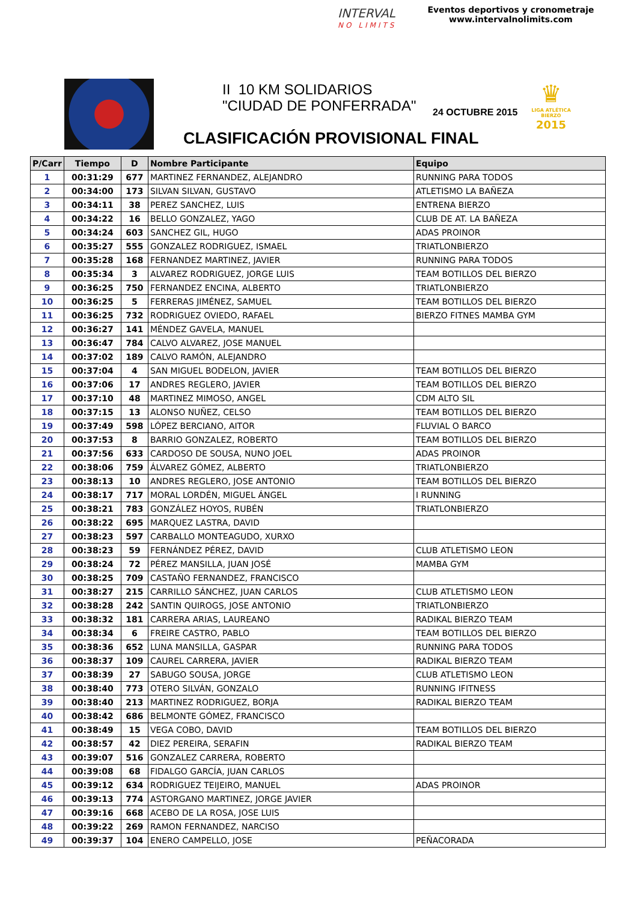INTERVAL
NO LIMITS
Eventos deportivos y cronometraje
www.intervalnolimits.com
II 10 KM SOLIDARIOS
"CIUDAD DE PONFERRADA"
24 OCTUBRE 2015
CLASIFICACIÓN PROVISIONAL FINAL
♛
LIGA ATLÉTICA BIERZO
2015
| P/Carr | Tiempo | D | Nombre Participante | Equipo |
| --- | --- | --- | --- | --- |
| 1 | 00:31:29 | 677 | MARTINEZ FERNANDEZ, ALEJANDRO | RUNNING PARA TODOS |
| 2 | 00:34:00 | 173 | SILVAN SILVAN, GUSTAVO | ATLETISMO LA BAÑEZA |
| 3 | 00:34:11 | 38 | PEREZ SANCHEZ, LUIS | ENTRENA BIERZO |
| 4 | 00:34:22 | 16 | BELLO GONZALEZ, YAGO | CLUB DE AT. LA BAÑEZA |
| 5 | 00:34:24 | 603 | SANCHEZ GIL, HUGO | ADAS PROINOR |
| 6 | 00:35:27 | 555 | GONZALEZ RODRIGUEZ, ISMAEL | TRIATLONBIERZO |
| 7 | 00:35:28 | 168 | FERNANDEZ MARTINEZ, JAVIER | RUNNING PARA TODOS |
| 8 | 00:35:34 | 3 | ALVAREZ RODRIGUEZ, JORGE LUIS | TEAM BOTILLOS DEL BIERZO |
| 9 | 00:36:25 | 750 | FERNANDEZ ENCINA, ALBERTO | TRIATLONBIERZO |
| 10 | 00:36:25 | 5 | FERRERAS JIMÉNEZ, SAMUEL | TEAM BOTILLOS DEL BIERZO |
| 11 | 00:36:25 | 732 | RODRIGUEZ OVIEDO, RAFAEL | BIERZO FITNES MAMBA GYM |
| 12 | 00:36:27 | 141 | MÉNDEZ GAVELA, MANUEL | |
| 13 | 00:36:47 | 784 | CALVO ALVAREZ, JOSE MANUEL | |
| 14 | 00:37:02 | 189 | CALVO RAMÓN, ALEJANDRO | |
| 15 | 00:37:04 | 4 | SAN MIGUEL BODELON, JAVIER | TEAM BOTILLOS DEL BIERZO |
| 16 | 00:37:06 | 17 | ANDRES REGLERO, JAVIER | TEAM BOTILLOS DEL BIERZO |
| 17 | 00:37:10 | 48 | MARTINEZ MIMOSO, ANGEL | CDM ALTO SIL |
| 18 | 00:37:15 | 13 | ALONSO NUÑEZ, CELSO | TEAM BOTILLOS DEL BIERZO |
| 19 | 00:37:49 | 598 | LÓPEZ BERCIANO, AITOR | FLUVIAL O BARCO |
| 20 | 00:37:53 | 8 | BARRIO GONZALEZ, ROBERTO | TEAM BOTILLOS DEL BIERZO |
| 21 | 00:37:56 | 633 | CARDOSO DE SOUSA, NUNO JOEL | ADAS PROINOR |
| 22 | 00:38:06 | 759 | ÁLVAREZ GÓMEZ, ALBERTO | TRIATLONBIERZO |
| 23 | 00:38:13 | 10 | ANDRES REGLERO, JOSE ANTONIO | TEAM BOTILLOS DEL BIERZO |
| 24 | 00:38:17 | 717 | MORAL LORDÉN, MIGUEL ÁNGEL | I RUNNING |
| 25 | 00:38:21 | 783 | GONZÁLEZ HOYOS, RUBÉN | TRIATLONBIERZO |
| 26 | 00:38:22 | 695 | MARQUEZ LASTRA, DAVID | |
| 27 | 00:38:23 | 597 | CARBALLO MONTEAGUDO, XURXO | |
| 28 | 00:38:23 | 59 | FERNÁNDEZ PÉREZ, DAVID | CLUB ATLETISMO LEON |
| 29 | 00:38:24 | 72 | PÉREZ MANSILLA, JUAN JOSÉ | MAMBA GYM |
| 30 | 00:38:25 | 709 | CASTAÑO FERNANDEZ, FRANCISCO | |
| 31 | 00:38:27 | 215 | CARRILLO SÁNCHEZ, JUAN CARLOS | CLUB ATLETISMO LEON |
| 32 | 00:38:28 | 242 | SANTIN QUIROGS, JOSE ANTONIO | TRIATLONBIERZO |
| 33 | 00:38:32 | 181 | CARRERA ARIAS, LAUREANO | RADIKAL BIERZO TEAM |
| 34 | 00:38:34 | 6 | FREIRE CASTRO, PABLO | TEAM BOTILLOS DEL BIERZO |
| 35 | 00:38:36 | 652 | LUNA MANSILLA, GASPAR | RUNNING PARA TODOS |
| 36 | 00:38:37 | 109 | CAUREL CARRERA, JAVIER | RADIKAL BIERZO TEAM |
| 37 | 00:38:39 | 27 | SABUGO SOUSA, JORGE | CLUB ATLETISMO LEON |
| 38 | 00:38:40 | 773 | OTERO SILVÁN, GONZALO | RUNNING IFITNESS |
| 39 | 00:38:40 | 213 | MARTINEZ RODRIGUEZ, BORJA | RADIKAL BIERZO TEAM |
| 40 | 00:38:42 | 686 | BELMONTE GÓMEZ, FRANCISCO | |
| 41 | 00:38:49 | 15 | VEGA COBO, DAVID | TEAM BOTILLOS DEL BIERZO |
| 42 | 00:38:57 | 42 | DIEZ PEREIRA, SERAFIN | RADIKAL BIERZO TEAM |
| 43 | 00:39:07 | 516 | GONZALEZ CARRERA, ROBERTO | |
| 44 | 00:39:08 | 68 | FIDALGO GARCÍA, JUAN CARLOS | |
| 45 | 00:39:12 | 634 | RODRIGUEZ TEIJEIRO, MANUEL | ADAS PROINOR |
| 46 | 00:39:13 | 774 | ASTORGANO MARTINEZ, JORGE JAVIER | |
| 47 | 00:39:16 | 668 | ACEBO DE LA ROSA, JOSE LUIS | |
| 48 | 00:39:22 | 269 | RAMON FERNANDEZ, NARCISO | |
| 49 | 00:39:37 | 104 | ENERO CAMPELLO, JOSE | PEÑACORADA |